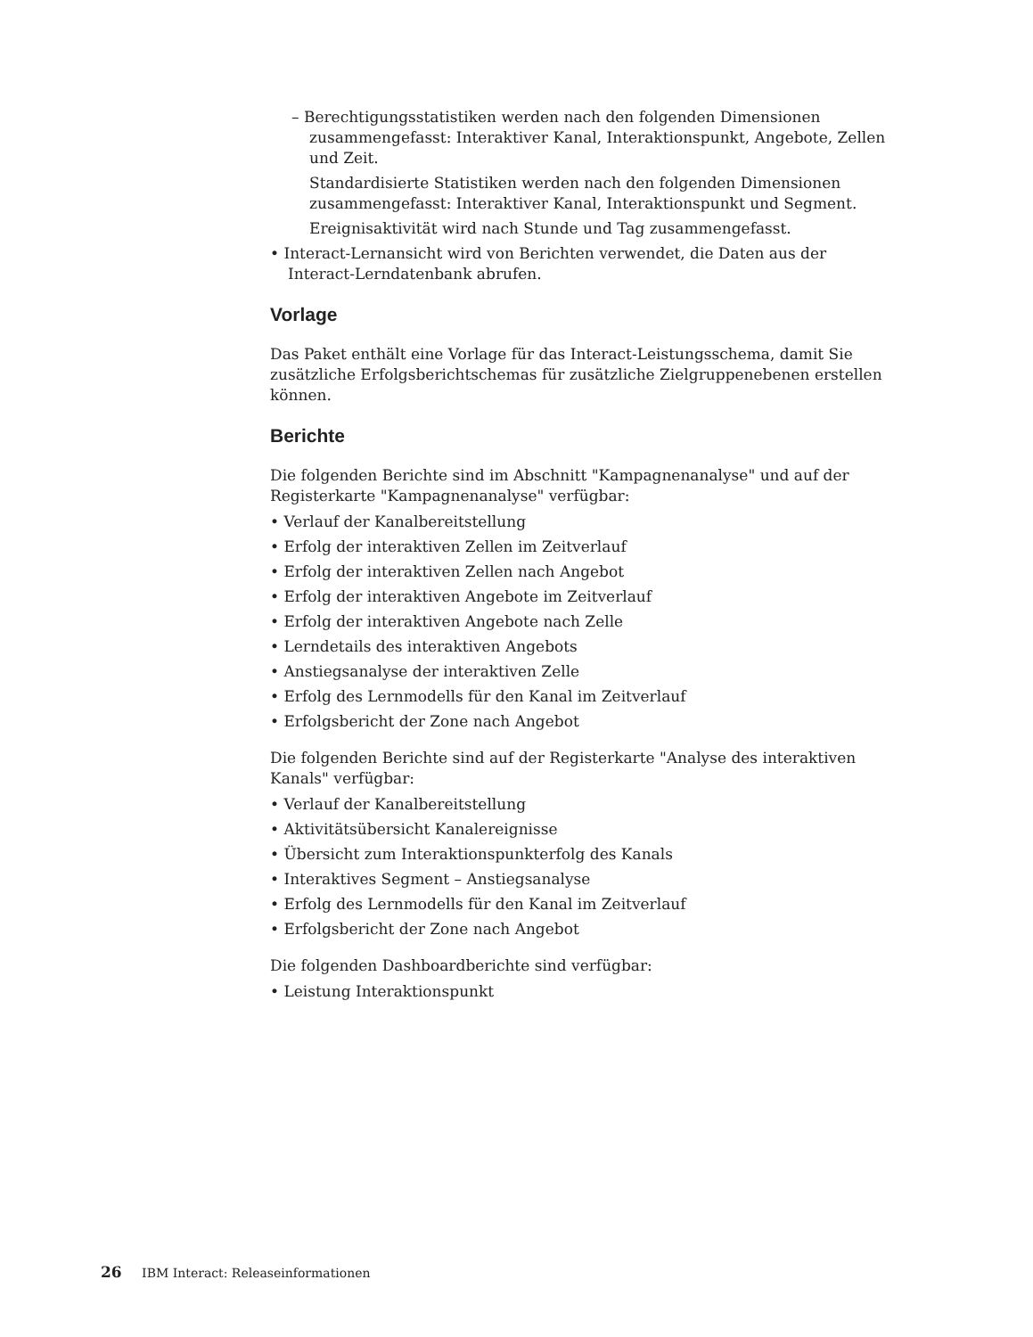– Berechtigungsstatistiken werden nach den folgenden Dimensionen zusammengefasst: Interaktiver Kanal, Interaktionspunkt, Angebote, Zellen und Zeit.
Standardisierte Statistiken werden nach den folgenden Dimensionen zusammengefasst: Interaktiver Kanal, Interaktionspunkt und Segment.
Ereignisaktivität wird nach Stunde und Tag zusammengefasst.
• Interact-Lernansicht wird von Berichten verwendet, die Daten aus der Interact-Lerndatenbank abrufen.
Vorlage
Das Paket enthält eine Vorlage für das Interact-Leistungsschema, damit Sie zusätzliche Erfolgsberichtschemas für zusätzliche Zielgruppenebenen erstellen können.
Berichte
Die folgenden Berichte sind im Abschnitt "Kampagnenanalyse" und auf der Registerkarte "Kampagnenanalyse" verfügbar:
• Verlauf der Kanalbereitstellung
• Erfolg der interaktiven Zellen im Zeitverlauf
• Erfolg der interaktiven Zellen nach Angebot
• Erfolg der interaktiven Angebote im Zeitverlauf
• Erfolg der interaktiven Angebote nach Zelle
• Lerndetails des interaktiven Angebots
• Anstiegsanalyse der interaktiven Zelle
• Erfolg des Lernmodells für den Kanal im Zeitverlauf
• Erfolgsbericht der Zone nach Angebot
Die folgenden Berichte sind auf der Registerkarte "Analyse des interaktiven Kanals" verfügbar:
• Verlauf der Kanalbereitstellung
• Aktivitätsübersicht Kanalereignisse
• Übersicht zum Interaktionspunkterfolg des Kanals
• Interaktives Segment – Anstiegsanalyse
• Erfolg des Lernmodells für den Kanal im Zeitverlauf
• Erfolgsbericht der Zone nach Angebot
Die folgenden Dashboardberichte sind verfügbar:
• Leistung Interaktionspunkt
26 IBM Interact: Releaseinformationen